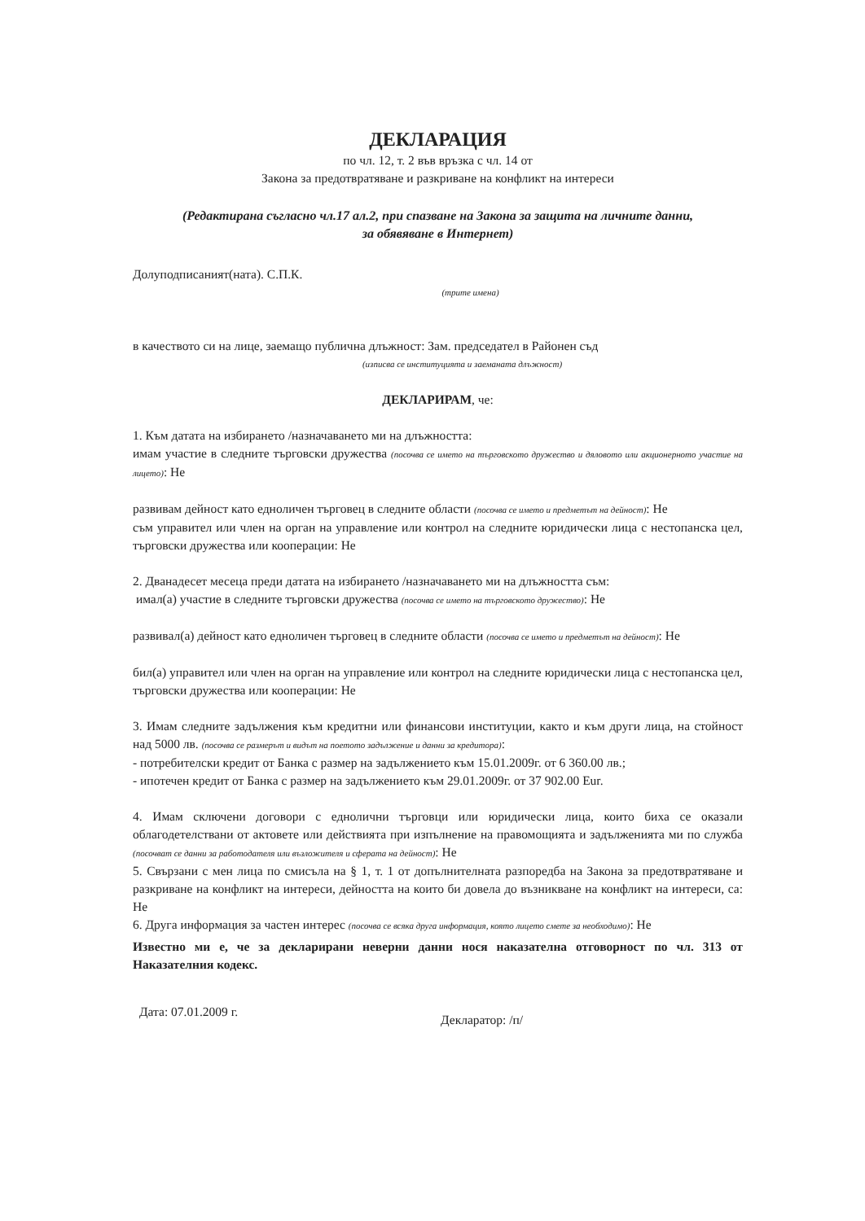ДЕКЛАРАЦИЯ
по чл. 12, т. 2 във връзка с чл. 14 от
Закона за предотвратяване и разкриване на конфликт на интереси
(Редактирана съгласно чл.17 ал.2, при спазване на Закона за защита на личните данни,
за обявяване в Интернет)
Долуподписаният(ната). С.П.К.
(трите имена)
в качеството си на лице, заемащо публична длъжност: Зам. председател в Районен съд
(изписва се институцията и заеманата длъжност)
ДЕКЛАРИРАМ, че:
1. Към датата на избирането /назначаването ми на длъжността:
имам участие в следните търговски дружества (посочва се името на търговското дружество и дяловото или акционерното участие на лицето): Не
развивам дейност като едноличен търговец в следните области (посочва се името и предметът на дейност): Не
съм управител или член на орган на управление или контрол на следните юридически лица с нестопанска цел, търговски дружества или кооперации: Не
2. Дванадесет месеца преди датата на избирането /назначаването ми на длъжността съм:
имал(а) участие в следните търговски дружества (посочва се името на търговското дружество): Не
развивал(а) дейност като едноличен търговец в следните области (посочва се името и предметът на дейност): Не
бил(а) управител или член на орган на управление или контрол на следните юридически лица с нестопанска цел, търговски дружества или кооперации: Не
3. Имам следните задължения към кредитни или финансови институции, както и към други лица, на стойност над 5000 лв. (посочва се размерът и видът на поетото задължение и данни за кредитора):
- потребителски кредит от Банка с размер на задължението към 15.01.2009г. от 6 360.00 лв.;
- ипотечен кредит от Банка с размер на задължението към 29.01.2009г. от 37 902.00 Eur.
4. Имам сключени договори с еднолични търговци или юридически лица, които биха се оказали облагодетелствани от актовете или действията при изпълнение на правомощията и задълженията ми по служба (посочват се данни за работодателя или възложителя и сферата на дейност): Не
5. Свързани с мен лица по смисъла на § 1, т. 1 от допълнителната разпоредба на Закона за предотвратяване и разкриване на конфликт на интереси, дейността на които би довела до възникване на конфликт на интереси, са: Не
6. Друга информация за частен интерес (посочва се всяка друга информация, която лицето смете за необходимо): Не
Известно ми е, че за декларирани неверни данни нося наказателна отговорност по чл. 313 от Наказателния кодекс.
Дата: 07.01.2009 г.
Декларатор: /п/